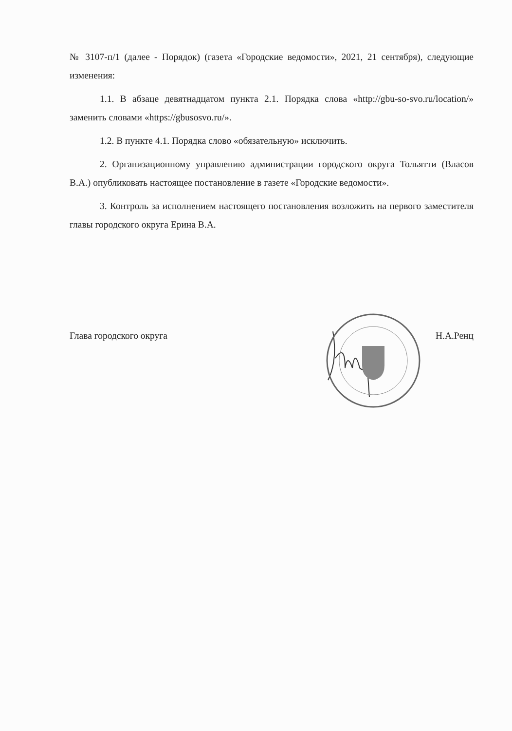№ 3107-п/1 (далее - Порядок) (газета «Городские ведомости», 2021, 21 сентября), следующие изменения:
1.1. В абзаце девятнадцатом пункта 2.1. Порядка слова «http://gbu-so-svo.ru/location/» заменить словами «https://gbusosvo.ru/».
1.2. В пункте 4.1. Порядка слово «обязательную» исключить.
2. Организационному управлению администрации городского округа Тольятти (Власов В.А.) опубликовать настоящее постановление в газете «Городские ведомости».
3. Контроль за исполнением настоящего постановления возложить на первого заместителя главы городского округа Ерина В.А.
Глава городского округа Н.А.Ренц